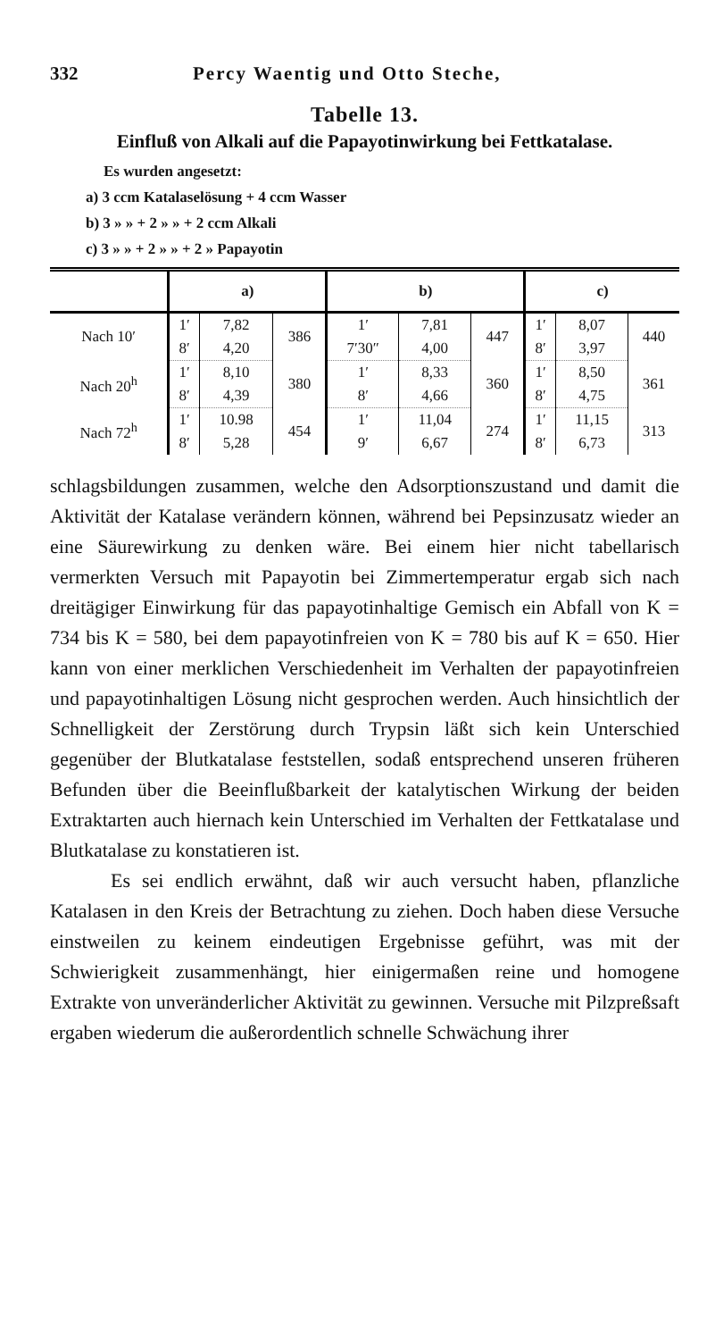332 Percy Waentig und Otto Steche,
Tabelle 13.
Einfluß von Alkali auf die Papayotinwirkung bei Fettkatalase.
Es wurden angesetzt:
a) 3 ccm Katalaselösung + 4 ccm Wasser
b) 3 » » + 2 » » + 2 ccm Alkali
c) 3 » » + 2 » » + 2 » Papayotin
| | a) | | | b) | | | c) | | |
| --- | --- | --- | --- | --- | --- | --- | --- | --- | --- |
| Nach 10′ | 1′ | 7,82 | 386 | 1′ | 7,81 | 447 | 1′ | 8,07 | 440 |
| | 8′ | 4,20 | | 7′30″ | 4,00 | | 8′ | 3,97 | |
| Nach 20<sup>h</sup> | 1′ | 8,10 | 380 | 1′ | 8,33 | 360 | 1′ | 8,50 | 361 |
| | 8′ | 4,39 | | 8′ | 4,66 | | 8′ | 4,75 | |
| Nach 72<sup>h</sup> | 1′ | 10.98 | 454 | 1′ | 11,04 | 274 | 1′ | 11,15 | 313 |
| | 8′ | 5,28 | | 9′ | 6,67 | | 8′ | 6,73 | |
schlagsbildungen zusammen, welche den Adsorptionszustand und damit die Aktivität der Katalase verändern können, während bei Pepsinzusatz wieder an eine Säurewirkung zu denken wäre. Bei einem hier nicht tabellarisch vermerkten Versuch mit Papayotin bei Zimmertemperatur ergab sich nach dreitägiger Einwirkung für das papayotinhaltige Gemisch ein Abfall von K = 734 bis K = 580, bei dem papayotinfreien von K = 780 bis auf K = 650. Hier kann von einer merklichen Verschiedenheit im Verhalten der papayotinfreien und papayotinhaltigen Lösung nicht gesprochen werden. Auch hinsichtlich der Schnelligkeit der Zerstörung durch Trypsin läßt sich kein Unterschied gegenüber der Blutkatalase feststellen, sodaß entsprechend unseren früheren Befunden über die Beeinflußbarkeit der katalytischen Wirkung der beiden Extraktarten auch hiernach kein Unterschied im Verhalten der Fettkatalase und Blutkatalase zu konstatieren ist.
Es sei endlich erwähnt, daß wir auch versucht haben, pflanzliche Katalasen in den Kreis der Betrachtung zu ziehen. Doch haben diese Versuche einstweilen zu keinem eindeutigen Ergebnisse geführt, was mit der Schwierigkeit zusammenhängt, hier einigermaßen reine und homogene Extrakte von unveränderlicher Aktivität zu gewinnen. Versuche mit Pilzpreßsaft ergaben wiederum die außerordentlich schnelle Schwächung ihrer